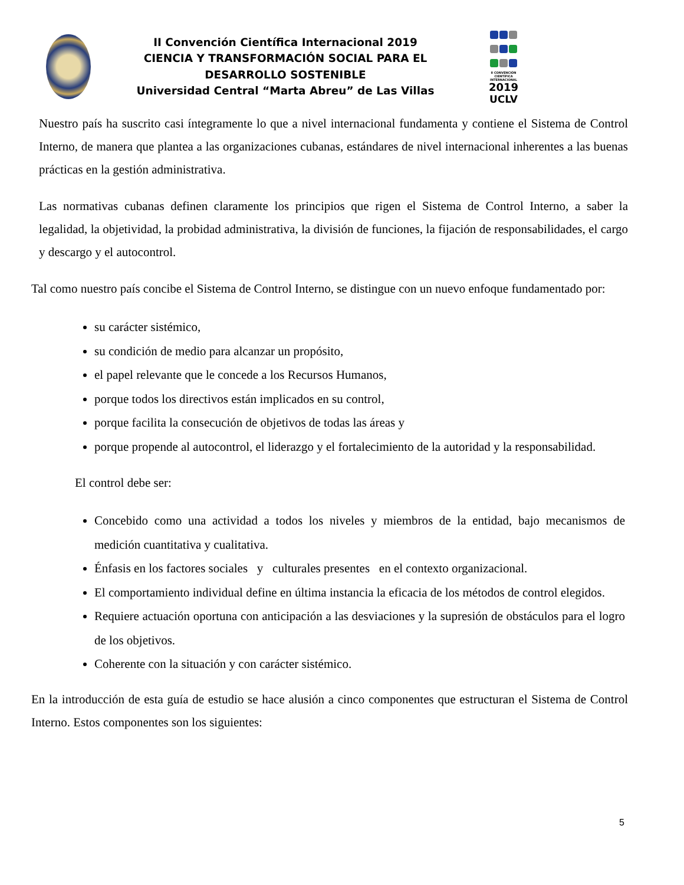II Convención Científica Internacional 2019
CIENCIA Y TRANSFORMACIÓN SOCIAL PARA EL DESARROLLO SOSTENIBLE
Universidad Central “Marta Abreu” de Las Villas
II CONVENCIÓN CIENTÍFICA INTERNACIONAL
2019
UCLV
Nuestro país ha suscrito casi íntegramente lo que a nivel internacional fundamenta y contiene el Sistema de Control Interno, de manera que plantea a las organizaciones cubanas, estándares de nivel internacional inherentes a las buenas prácticas en la gestión administrativa.
Las normativas cubanas definen claramente los principios que rigen el Sistema de Control Interno, a saber la legalidad, la objetividad, la probidad administrativa, la división de funciones, la fijación de responsabilidades, el cargo y descargo y el autocontrol.
Tal como nuestro país concibe el Sistema de Control Interno, se distingue con un nuevo enfoque fundamentado por:
su carácter sistémico,
su condición de medio para alcanzar un propósito,
el papel relevante que le concede a los Recursos Humanos,
porque todos los directivos están implicados en su control,
porque facilita la consecución de objetivos de todas las áreas y
porque propende al autocontrol, el liderazgo y el fortalecimiento de la autoridad y la responsabilidad.
El control debe ser:
Concebido como una actividad a todos los niveles y miembros de la entidad, bajo mecanismos de medición cuantitativa y cualitativa.
Énfasis en los factores sociales y culturales presentes en el contexto organizacional.
El comportamiento individual define en última instancia la eficacia de los métodos de control elegidos.
Requiere actuación oportuna con anticipación a las desviaciones y la supresión de obstáculos para el logro de los objetivos.
Coherente con la situación y con carácter sistémico.
En la introducción de esta guía de estudio se hace alusión a cinco componentes que estructuran el Sistema de Control Interno. Estos componentes son los siguientes:
5